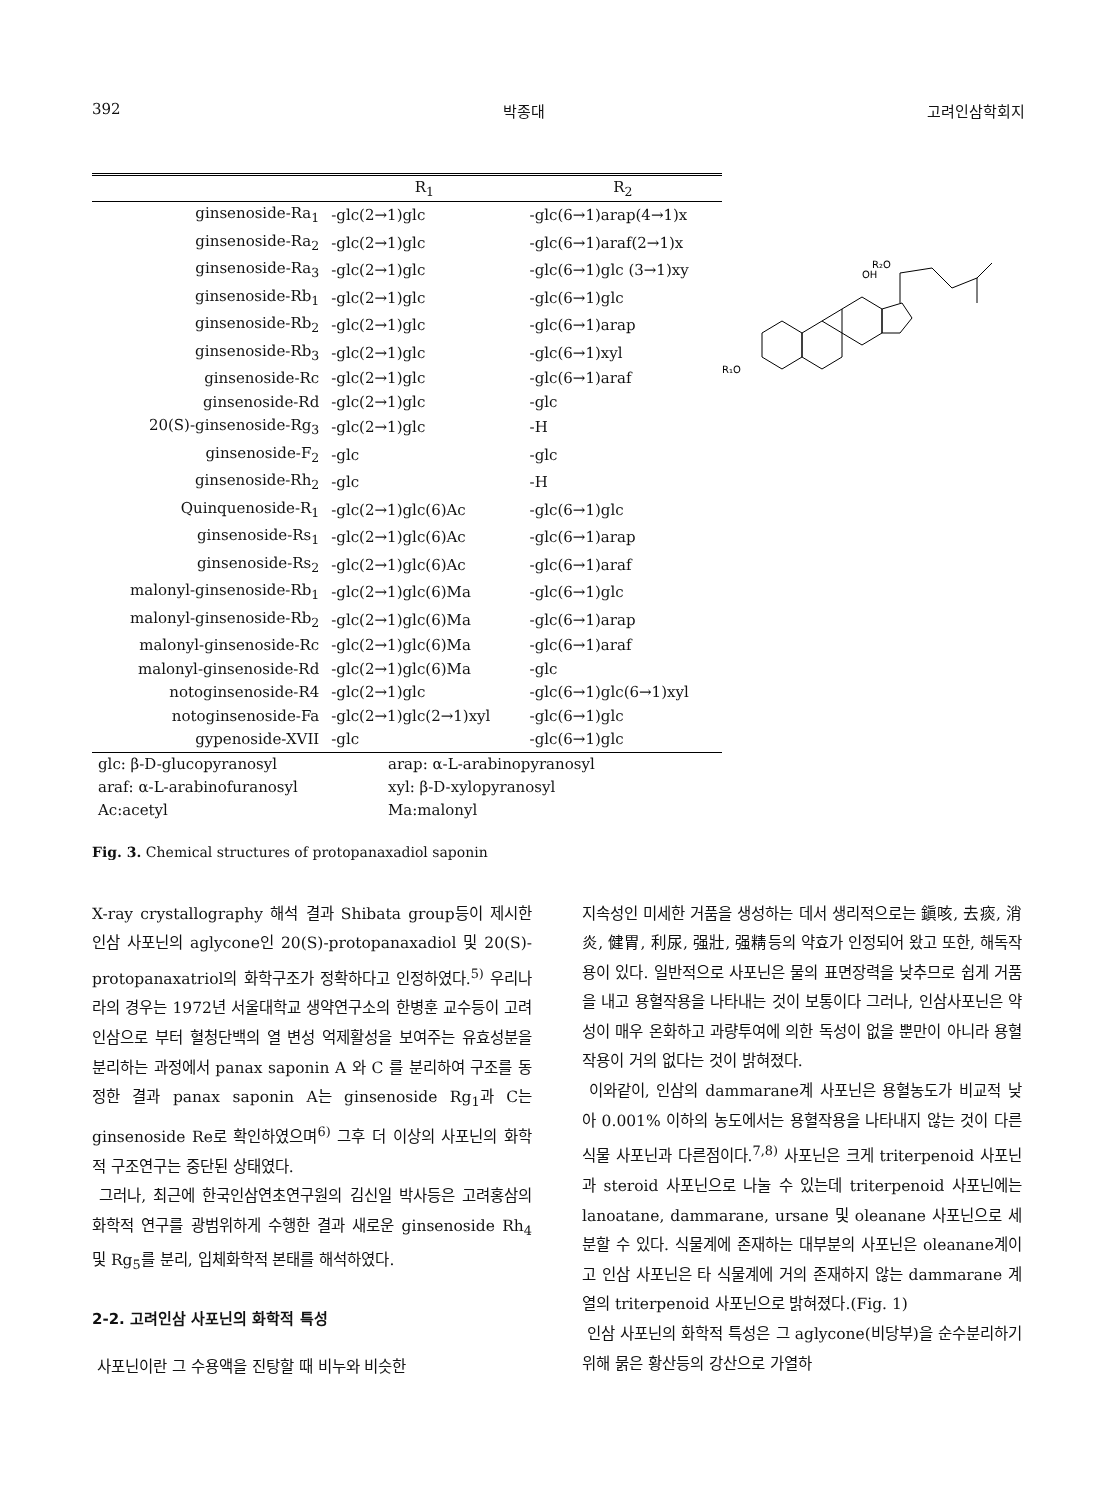392 박종대 고려인삼학회지
| | R<sub>1</sub> | R<sub>2</sub> |
| --- | --- | --- |
| ginsenoside-Ra<sub>1</sub> | -glc(2→1)glc | -glc(6→1)arap(4→1)x |
| ginsenoside-Ra<sub>2</sub> | -glc(2→1)glc | -glc(6→1)araf(2→1)x |
| ginsenoside-Ra<sub>3</sub> | -glc(2→1)glc | -glc(6→1)glc (3→1)xy |
| ginsenoside-Rb<sub>1</sub> | -glc(2→1)glc | -glc(6→1)glc |
| ginsenoside-Rb<sub>2</sub> | -glc(2→1)glc | -glc(6→1)arap |
| ginsenoside-Rb<sub>3</sub> | -glc(2→1)glc | -glc(6→1)xyl |
| ginsenoside-Rc | -glc(2→1)glc | -glc(6→1)araf |
| ginsenoside-Rd | -glc(2→1)glc | -glc |
| 20(S)-ginsenoside-Rg<sub>3</sub> | -glc(2→1)glc | -H |
| ginsenoside-F<sub>2</sub> | -glc | -glc |
| ginsenoside-Rh<sub>2</sub> | -glc | -H |
| Quinquenoside-R<sub>1</sub> | -glc(2→1)glc(6)Ac | -glc(6→1)glc |
| ginsenoside-Rs<sub>1</sub> | -glc(2→1)glc(6)Ac | -glc(6→1)arap |
| ginsenoside-Rs<sub>2</sub> | -glc(2→1)glc(6)Ac | -glc(6→1)araf |
| malonyl-ginsenoside-Rb<sub>1</sub> | -glc(2→1)glc(6)Ma | -glc(6→1)glc |
| malonyl-ginsenoside-Rb<sub>2</sub> | -glc(2→1)glc(6)Ma | -glc(6→1)arap |
| malonyl-ginsenoside-Rc | -glc(2→1)glc(6)Ma | -glc(6→1)araf |
| malonyl-ginsenoside-Rd | -glc(2→1)glc(6)Ma | -glc |
| notoginsenoside-R4 | -glc(2→1)glc | -glc(6→1)glc(6→1)xyl |
| notoginsenoside-Fa | -glc(2→1)glc(2→1)xyl | -glc(6→1)glc |
| gypenoside-XVII | -glc | -glc(6→1)glc |
glc: β-D-glucopyranosyl arap: α-L-arabinopyranosyl araf: α-L-arabinofuranosyl xyl: β-D-xylopyranosyl Ac:acetyl Ma:malonyl
R₁O
R₂O
OH
Fig. 3. Chemical structures of protopanaxadiol saponin
X-ray crystallography 해석 결과 Shibata group등이 제시한 인삼 사포닌의 aglycone인 20(S)-protopanaxadiol 및 20(S)-protopanaxatriol의 화학구조가 정확하다고 인정하였다.<sup>5)</sup> 우리나라의 경우는 1972년 서울대학교 생약연구소의 한병훈 교수등이 고려인삼으로 부터 혈청단백의 열 변성 억제활성을 보여주는 유효성분을 분리하는 과정에서 panax saponin A 와 C 를 분리하여 구조를 동정한 결과 panax saponin A는 ginsenoside Rg<sub>1</sub>과 C는 ginsenoside Re로 확인하였으며<sup>6)</sup> 그후 더 이상의 사포닌의 화학적 구조연구는 중단된 상태였다.
그러나, 최근에 한국인삼연초연구원의 김신일 박사등은 고려홍삼의 화학적 연구를 광범위하게 수행한 결과 새로운 ginsenoside Rh<sub>4</sub> 및 Rg<sub>5</sub>를 분리, 입체화학적 본태를 해석하였다.
2-2. 고려인삼 사포닌의 화학적 특성
사포닌이란 그 수용액을 진탕할 때 비누와 비슷한
지속성인 미세한 거품을 생성하는 데서 생리적으로는 鎭咳, 去痰, 消炎, 健胃, 利尿, 强壯, 强精등의 약효가 인정되어 왔고 또한, 해독작용이 있다. 일반적으로 사포닌은 물의 표면장력을 낮추므로 쉽게 거품을 내고 용혈작용을 나타내는 것이 보통이다 그러나, 인삼사포닌은 약성이 매우 온화하고 과량투여에 의한 독성이 없을 뿐만이 아니라 용혈작용이 거의 없다는 것이 밝혀졌다.
이와같이, 인삼의 dammarane계 사포닌은 용혈농도가 비교적 낮아 0.001% 이하의 농도에서는 용혈작용을 나타내지 않는 것이 다른 식물 사포닌과 다른점이다.<sup>7,8)</sup> 사포닌은 크게 triterpenoid 사포닌과 steroid 사포닌으로 나눌 수 있는데 triterpenoid 사포닌에는 lanoatane, dammarane, ursane 및 oleanane 사포닌으로 세분할 수 있다. 식물계에 존재하는 대부분의 사포닌은 oleanane계이고 인삼 사포닌은 타 식물계에 거의 존재하지 않는 dammarane 계열의 triterpenoid 사포닌으로 밝혀졌다.(Fig. 1)
인삼 사포닌의 화학적 특성은 그 aglycone(비당부)을 순수분리하기 위해 묽은 황산등의 강산으로 가열하